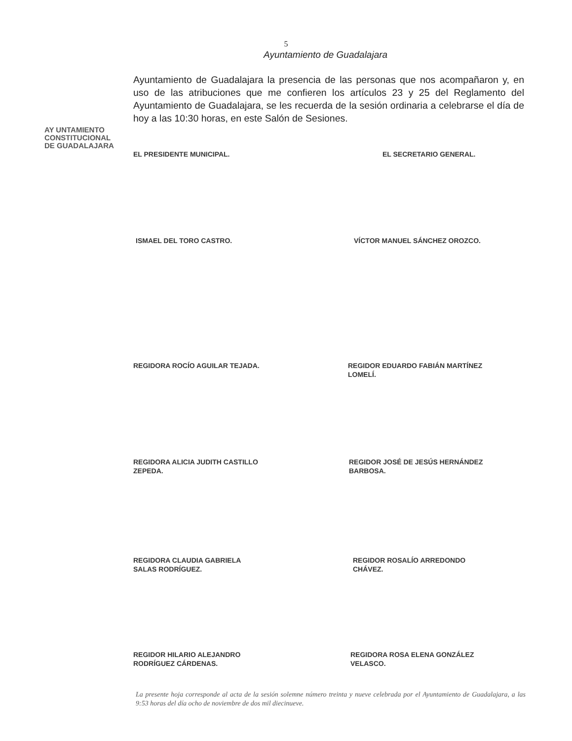5
Ayuntamiento de Guadalajara
AY UNTAMIENTO
CONSTITUCIONAL
DE GUADALAJARA
Ayuntamiento de Guadalajara la presencia de las personas que nos acompañaron y, en uso de las atribuciones que me confieren los artículos 23 y 25 del Reglamento del Ayuntamiento de Guadalajara, se les recuerda de la sesión ordinaria a celebrarse el día de hoy a las 10:30 horas, en este Salón de Sesiones.
EL PRESIDENTE MUNICIPAL. EL SECRETARIO GENERAL.
ISMAEL DEL TORO CASTRO. VÍCTOR MANUEL SÁNCHEZ OROZCO.
REGIDORA ROCÍO AGUILAR TEJADA.
REGIDOR EDUARDO FABIÁN MARTÍNEZ
LOMELÍ.
REGIDORA ALICIA JUDITH CASTILLO
ZEPEDA.
REGIDOR JOSÉ DE JESÚS HERNÁNDEZ
BARBOSA.
REGIDORA CLAUDIA GABRIELA
SALAS RODRÍGUEZ.
REGIDOR ROSALÍO ARREDONDO
CHÁVEZ.
REGIDOR HILARIO ALEJANDRO
RODRÍGUEZ CÁRDENAS.
REGIDORA ROSA ELENA GONZÁLEZ
VELASCO.
La presente hoja corresponde al acta de la sesión solemne número treinta y nueve celebrada por el Ayuntamiento de Guadalajara, a las 9:53 horas del día ocho de noviembre de dos mil diecinueve.